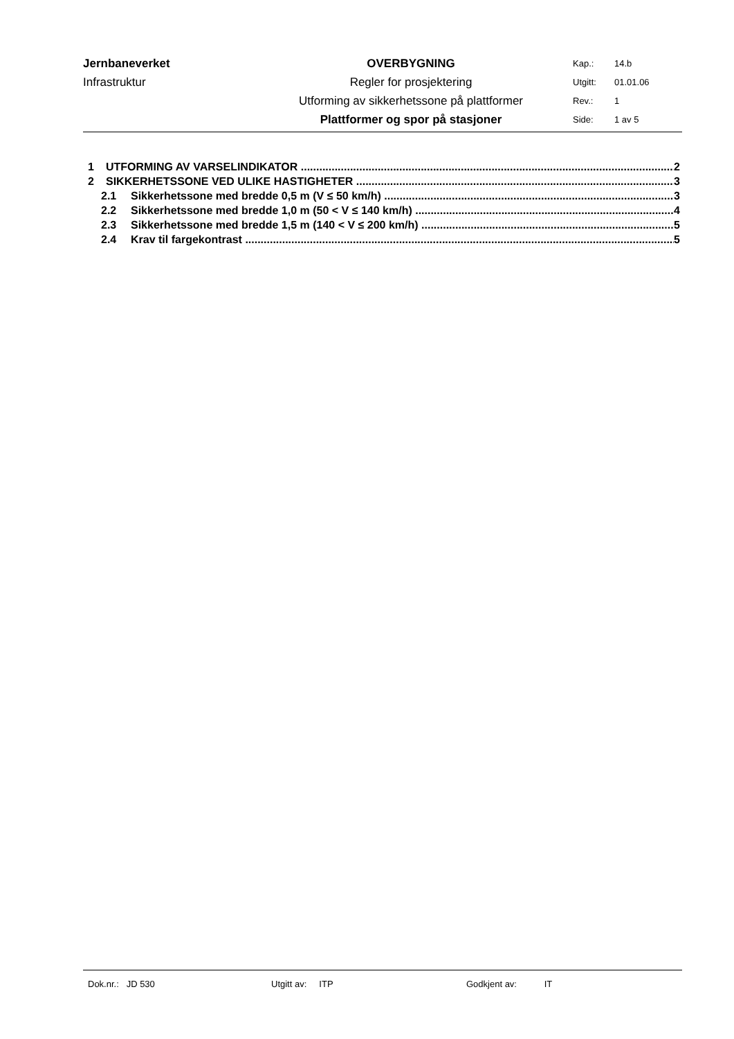| Jernbaneverket | OVERBYGNING | Kap.: | 14.b |
| Infrastruktur | Regler for prosjektering | Utgitt: | 01.01.06 |
| | Utforming av sikkerhetssone på plattformer | Rev.: | 1 |
| | Plattformer og spor på stasjoner | Side: | 1 av 5 |
1 UTFORMING AV VARSELINDIKATOR 2
2 SIKKERHETSSONE VED ULIKE HASTIGHETER 3
2.1 Sikkerhetssone med bredde 0,5 m (V ≤ 50 km/h) 3
2.2 Sikkerhetssone med bredde 1,0 m (50 < V ≤ 140 km/h) 4
2.3 Sikkerhetssone med bredde 1,5 m (140 < V ≤ 200 km/h) 5
2.4 Krav til fargekontrast 5
Dok.nr.: JD 530 Utgitt av: ITP Godkjent av: IT